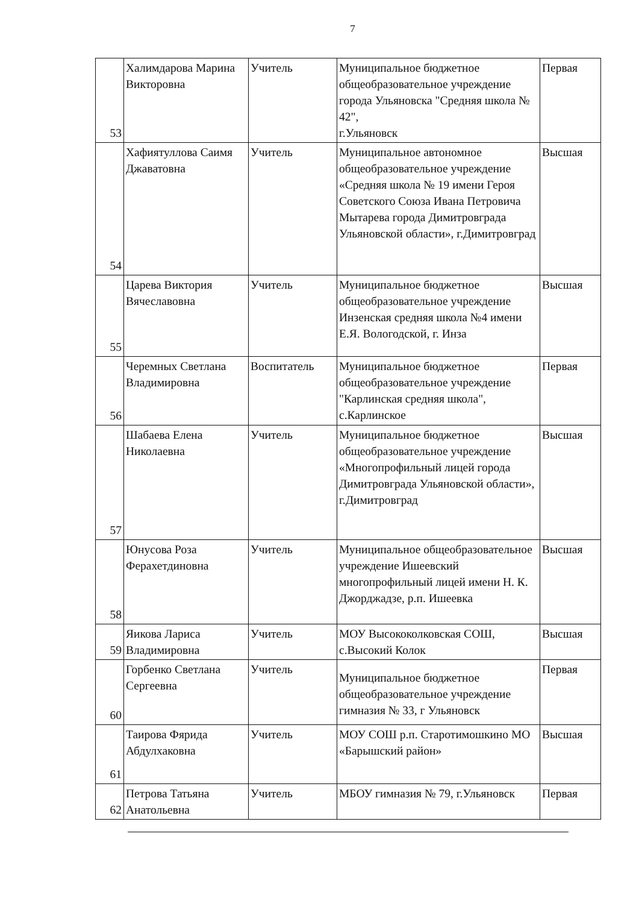7
| 53 | Халимдарова Марина Викторовна | Учитель | Муниципальное бюджетное общеобразовательное учреждение города Ульяновска "Средняя школа № 42", г.Ульяновск | Первая |
| 54 | Хафиятуллова Саимя Джаватовна | Учитель | Муниципальное автономное общеобразовательное учреждение «Средняя школа № 19 имени Героя Советского Союза Ивана Петровича Мытарева города Димитровграда Ульяновской области», г.Димитровград | Высшая |
| 55 | Царева Виктория Вячеславовна | Учитель | Муниципальное бюджетное общеобразовательное учреждение Инзенская средняя школа №4 имени Е.Я. Вологодской, г. Инза | Высшая |
| 56 | Черемных Светлана Владимировна | Воспитатель | Муниципальное бюджетное общеобразовательное учреждение "Карлинская средняя школа", с.Карлинское | Первая |
| 57 | Шабаева Елена Николаевна | Учитель | Муниципальное бюджетное общеобразовательное учреждение «Многопрофильный лицей города Димитровграда Ульяновской области», г.Димитровград | Высшая |
| 58 | Юнусова Роза Ферахетдиновна | Учитель | Муниципальное общеобразовательное учреждение Ишеевский многопрофильный лицей имени Н. К. Джорджадзе, р.п. Ишеевка | Высшая |
| 59 | Яикова Лариса Владимировна | Учитель | МОУ Высококолковская СОШ, с.Высокий Колок | Высшая |
| 60 | Горбенко Светлана Сергеевна | Учитель | Муниципальное бюджетное общеобразовательное учреждение гимназия № 33, г Ульяновск | Первая |
| 61 | Таирова Фярида Абдулхаковна | Учитель | МОУ СОШ р.п. Старотимошкино МО «Барышский район» | Высшая |
| 62 | Петрова Татьяна Анатольевна | Учитель | МБОУ гимназия № 79, г.Ульяновск | Первая |